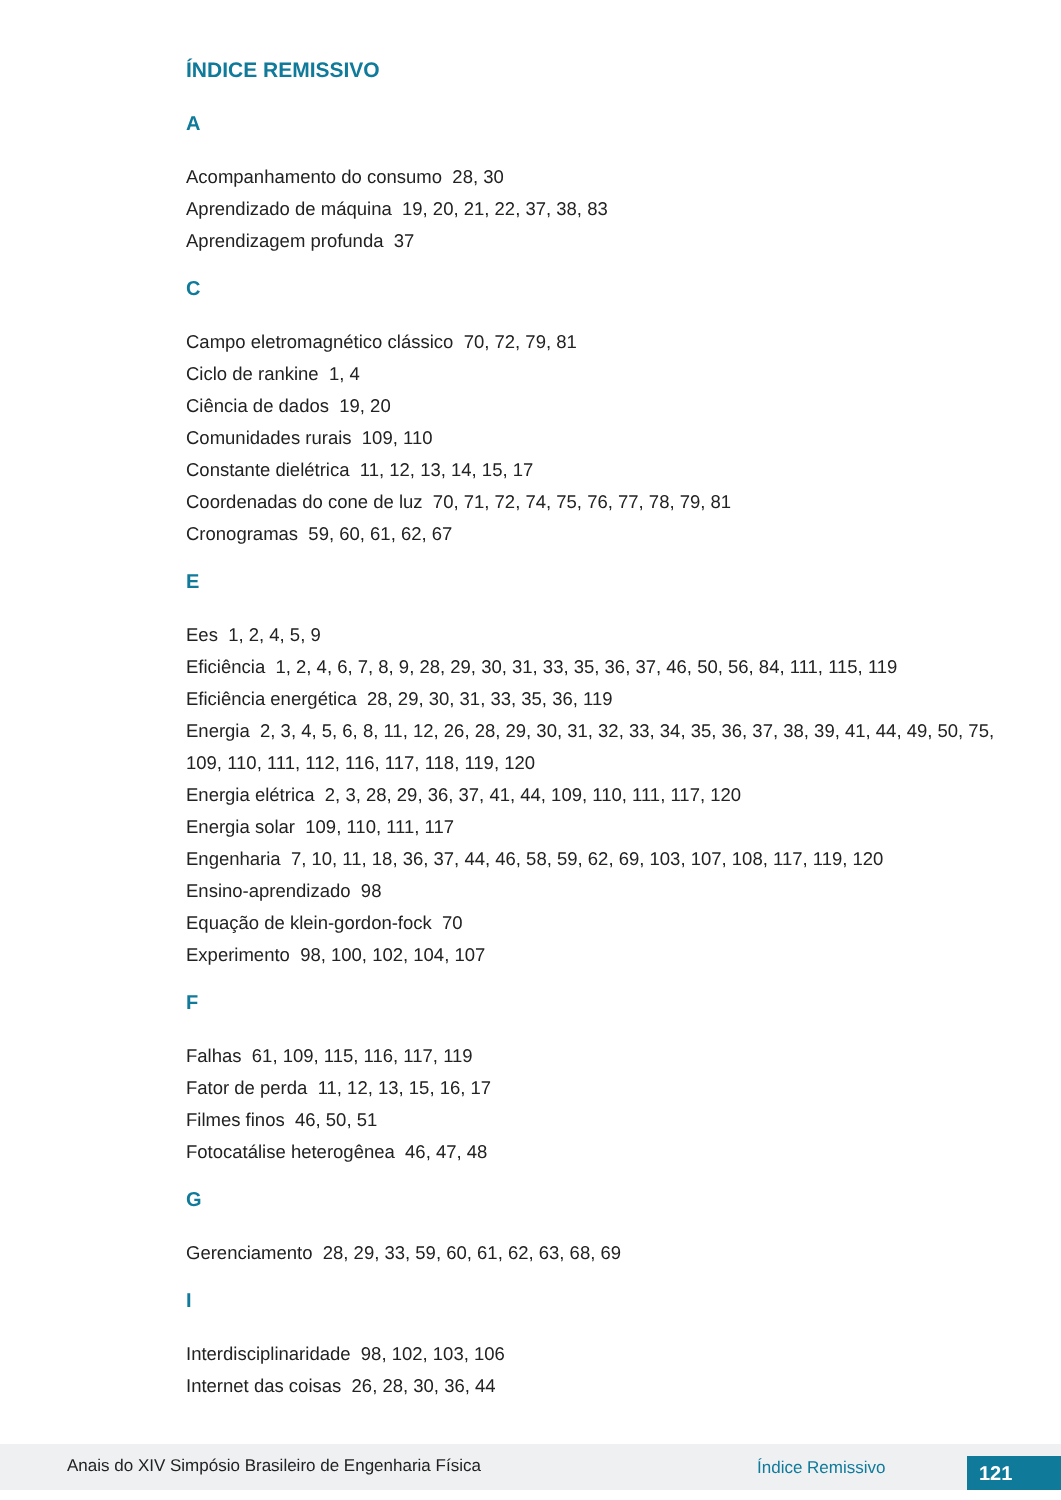ÍNDICE REMISSIVO
A
Acompanhamento do consumo 28, 30
Aprendizado de máquina 19, 20, 21, 22, 37, 38, 83
Aprendizagem profunda 37
C
Campo eletromagnético clássico 70, 72, 79, 81
Ciclo de rankine 1, 4
Ciência de dados 19, 20
Comunidades rurais 109, 110
Constante dielétrica 11, 12, 13, 14, 15, 17
Coordenadas do cone de luz 70, 71, 72, 74, 75, 76, 77, 78, 79, 81
Cronogramas 59, 60, 61, 62, 67
E
Ees 1, 2, 4, 5, 9
Eficiência 1, 2, 4, 6, 7, 8, 9, 28, 29, 30, 31, 33, 35, 36, 37, 46, 50, 56, 84, 111, 115, 119
Eficiência energética 28, 29, 30, 31, 33, 35, 36, 119
Energia 2, 3, 4, 5, 6, 8, 11, 12, 26, 28, 29, 30, 31, 32, 33, 34, 35, 36, 37, 38, 39, 41, 44, 49, 50, 75, 109, 110, 111, 112, 116, 117, 118, 119, 120
Energia elétrica 2, 3, 28, 29, 36, 37, 41, 44, 109, 110, 111, 117, 120
Energia solar 109, 110, 111, 117
Engenharia 7, 10, 11, 18, 36, 37, 44, 46, 58, 59, 62, 69, 103, 107, 108, 117, 119, 120
Ensino-aprendizado 98
Equação de klein-gordon-fock 70
Experimento 98, 100, 102, 104, 107
F
Falhas 61, 109, 115, 116, 117, 119
Fator de perda 11, 12, 13, 15, 16, 17
Filmes finos 46, 50, 51
Fotocatálise heterogênea 46, 47, 48
G
Gerenciamento 28, 29, 33, 59, 60, 61, 62, 63, 68, 69
I
Interdisciplinaridade 98, 102, 103, 106
Internet das coisas 26, 28, 30, 36, 44
Anais do XIV Simpósio Brasileiro de Engenharia Física Índice Remissivo 121